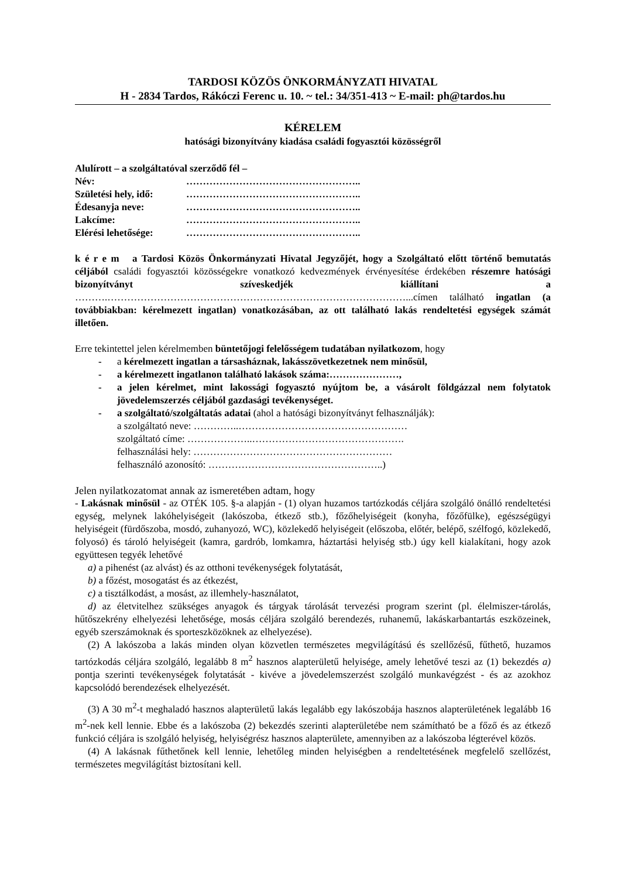TARDOSI KÖZÖS ÖNKORMÁNYZATI HIVATAL
H - 2834 Tardos, Rákóczi Ferenc u. 10. ~ tel.: 34/351-413 ~ E-mail: ph@tardos.hu
KÉRELEM
hatósági bizonyítvány kiadása családi fogyasztói közösségről
Alulírott – a szolgáltatóval szerződő fél –
Név: ……………………………………………..
Születési hely, idő: ……………………………………………..
Édesanyja neve: ……………………………………………..
Lakcíme: ……………………………………………..
Elérési lehetősége: ……………………………………………..
k é r e m a Tardosi Közös Önkormányzati Hivatal Jegyzőjét, hogy a Szolgáltató előtt történő bemutatás céljából családi fogyasztói közösségekre vonatkozó kedvezmények érvényesítése érdekében részemre hatósági bizonyítványt szíveskedjék kiállítani a ……….………………………………………………………………………………...címen található ingatlan (a továbbiakban: kérelmezett ingatlan) vonatkozásában, az ott található lakás rendeltetési egységek számát illetően.
Erre tekintettel jelen kérelmemben büntetőjogi felelősségem tudatában nyilatkozom, hogy
- a kérelmezett ingatlan a társasháznak, lakásszövetkezetnek nem minősül,
- a kérelmezett ingatlanon található lakások száma:…………………,
- a jelen kérelmet, mint lakossági fogyasztó nyújtom be, a vásárolt földgázzal nem folytatok jövedelemszerzés céljából gazdasági tevékenységet.
- a szolgáltató/szolgáltatás adatai (ahol a hatósági bizonyítványt felhasználják):
a szolgáltató neve: …………..……………………………………………
szolgáltató címe: ………………..……………………………………….
felhasználási hely: ……………………………………………………
felhasználó azonosító: ……………………………………………..)
Jelen nyilatkozatomat annak az ismeretében adtam, hogy
- Lakásnak minősül - az OTÉK 105. §-a alapján - (1) olyan huzamos tartózkodás céljára szolgáló önálló rendeltetési egység, melynek lakóhelyiségeit (lakószoba, étkező stb.), főzőhelyiségeit (konyha, főzőfülke), egészségügyi helyiségeit (fürdőszoba, mosdó, zuhanyozó, WC), közlekedő helyiségeit (előszoba, előtér, belépő, szélfogó, közlekedő, folyosó) és tároló helyiségeit (kamra, gardrób, lomkamra, háztartási helyiség stb.) úgy kell kialakítani, hogy azok együttesen tegyék lehetővé
a) a pihenést (az alvást) és az otthoni tevékenységek folytatását,
b) a főzést, mosogatást és az étkezést,
c) a tisztálkodást, a mosást, az illemhely-használatot,
d) az életvitelhez szükséges anyagok és tárgyak tárolását tervezési program szerint (pl. élelmiszer-tárolás, hűtőszekrény elhelyezési lehetősége, mosás céljára szolgáló berendezés, ruhanemű, lakáskarbantartás eszközeinek, egyéb szerszámoknak és sporteszközöknek az elhelyezése).
(2) A lakószoba a lakás minden olyan közvetlen természetes megvilágítású és szellőzésű, fűthető, huzamos tartózkodás céljára szolgáló, legalább 8 m<sup>2</sup> hasznos alapterületű helyisége, amely lehetővé teszi az (1) bekezdés a) pontja szerinti tevékenységek folytatását - kivéve a jövedelemszerzést szolgáló munkavégzést - és az azokhoz kapcsolódó berendezések elhelyezését.
(3) A 30 m<sup>2</sup>-t meghaladó hasznos alapterületű lakás legalább egy lakószobája hasznos alapterületének legalább 16 m<sup>2</sup>-nek kell lennie. Ebbe és a lakószoba (2) bekezdés szerinti alapterületébe nem számítható be a főző és az étkező funkció céljára is szolgáló helyiség, helyiségrész hasznos alapterülete, amennyiben az a lakószoba légterével közös.
(4) A lakásnak fűthetőnek kell lennie, lehetőleg minden helyiségben a rendeltetésének megfelelő szellőzést, természetes megvilágítást biztosítani kell.